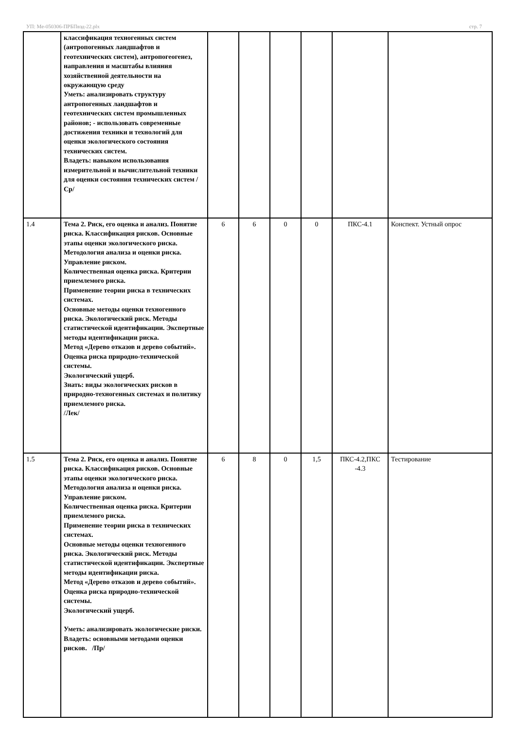УП: Ме-050306-ПРБПвэд-22.plx стр. 7
| | классификация техногенных систем (антропогенных ландшафтов и геотехнических систем), антропогеогенез, направления и масштабы влияния хозяйственной деятельности на окружающую среду Уметь: анализировать структуру антропогенных ландшафтов и геотехнических систем промышленных районов; - использовать современные достижения техники и технологий для оценки экологического состояния технических систем. Владеть: навыком использования измерительной и вычислительной техники для оценки состояния технических систем /Ср/ | | | | | | |
| 1.4 | Тема 2. Риск, его оценка и анализ. Понятие риска. Классификация рисков. Основные этапы оценки экологического риска. Методология анализа и оценки риска. Управление риском. Количественная оценка риска. Критерии приемлемого риска. Применение теории риска в технических системах. Основные методы оценки техногенного риска. Экологический риск. Методы статистической идентификации. Экспертные методы идентификации риска. Метод «Дерево отказов и дерево событий». Оценка риска природно-технической системы. Экологический ущерб. Знать: виды экологических рисков в природно-техногенных системах и политику приемлемого риска. /Лек/ | 6 | 6 | 0 | 0 | ПКС-4.1 | Конспект. Устный опрос |
| 1.5 | Тема 2. Риск, его оценка и анализ. Понятие риска. Классификация рисков. Основные этапы оценки экологического риска. Методология анализа и оценки риска. Управление риском. Количественная оценка риска. Критерии приемлемого риска. Применение теории риска в технических системах. Основные методы оценки техногенного риска. Экологический риск. Методы статистической идентификации. Экспертные методы идентификации риска. Метод «Дерево отказов и дерево событий». Оценка риска природно-технической системы. Экологический ущерб. Уметь: анализировать экологические риски. Владеть: основными методами оценки рисков. /Пр/ | 6 | 8 | 0 | 1,5 | ПКС-4.2,ПКС -4.3 | Тестирование |